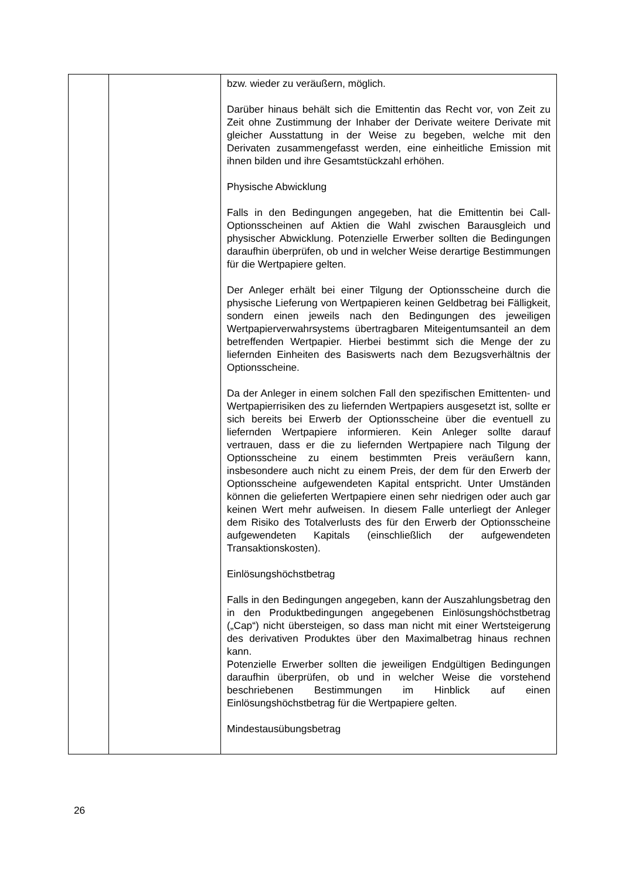| | | bzw. wieder zu veräußern, möglich. Darüber hinaus behält sich die Emittentin das Recht vor, von Zeit zu Zeit ohne Zustimmung der Inhaber der Derivate weitere Derivate mit gleicher Ausstattung in der Weise zu begeben, welche mit den Derivaten zusammengefasst werden, eine einheitliche Emission mit ihnen bilden und ihre Gesamtstückzahl erhöhen. Physische Abwicklung Falls in den Bedingungen angegeben, hat die Emittentin bei Call-Optionsscheinen auf Aktien die Wahl zwischen Barausgleich und physischer Abwicklung. Potenzielle Erwerber sollten die Bedingungen daraufhin überprüfen, ob und in welcher Weise derartige Bestimmungen für die Wertpapiere gelten. Der Anleger erhält bei einer Tilgung der Optionsscheine durch die physische Lieferung von Wertpapieren keinen Geldbetrag bei Fälligkeit, sondern einen jeweils nach den Bedingungen des jeweiligen Wertpapierverwahrsystems übertragbaren Miteigentumsanteil an dem betreffenden Wertpapier. Hierbei bestimmt sich die Menge der zu liefernden Einheiten des Basiswerts nach dem Bezugsverhältnis der Optionsscheine. Da der Anleger in einem solchen Fall den spezifischen Emittenten- und Wertpapierrisiken des zu liefernden Wertpapiers ausgesetzt ist, sollte er sich bereits bei Erwerb der Optionsscheine über die eventuell zu liefernden Wertpapiere informieren. Kein Anleger sollte darauf vertrauen, dass er die zu liefernden Wertpapiere nach Tilgung der Optionsscheine zu einem bestimmten Preis veräußern kann, insbesondere auch nicht zu einem Preis, der dem für den Erwerb der Optionsscheine aufgewendeten Kapital entspricht. Unter Umständen können die gelieferten Wertpapiere einen sehr niedrigen oder auch gar keinen Wert mehr aufweisen. In diesem Falle unterliegt der Anleger dem Risiko des Totalverlusts des für den Erwerb der Optionsscheine aufgewendeten Kapitals (einschließlich der aufgewendeten Transaktionskosten). Einlösungshöchstbetrag Falls in den Bedingungen angegeben, kann der Auszahlungsbetrag den in den Produktbedingungen angegebenen Einlösungshöchstbetrag („Cap“) nicht übersteigen, so dass man nicht mit einer Wertsteigerung des derivativen Produktes über den Maximalbetrag hinaus rechnen kann. Potenzielle Erwerber sollten die jeweiligen Endgültigen Bedingungen daraufhin überprüfen, ob und in welcher Weise die vorstehend beschriebenen Bestimmungen im Hinblick auf einen Einlösungshöchstbetrag für die Wertpapiere gelten. Mindestausübungsbetrag |
26